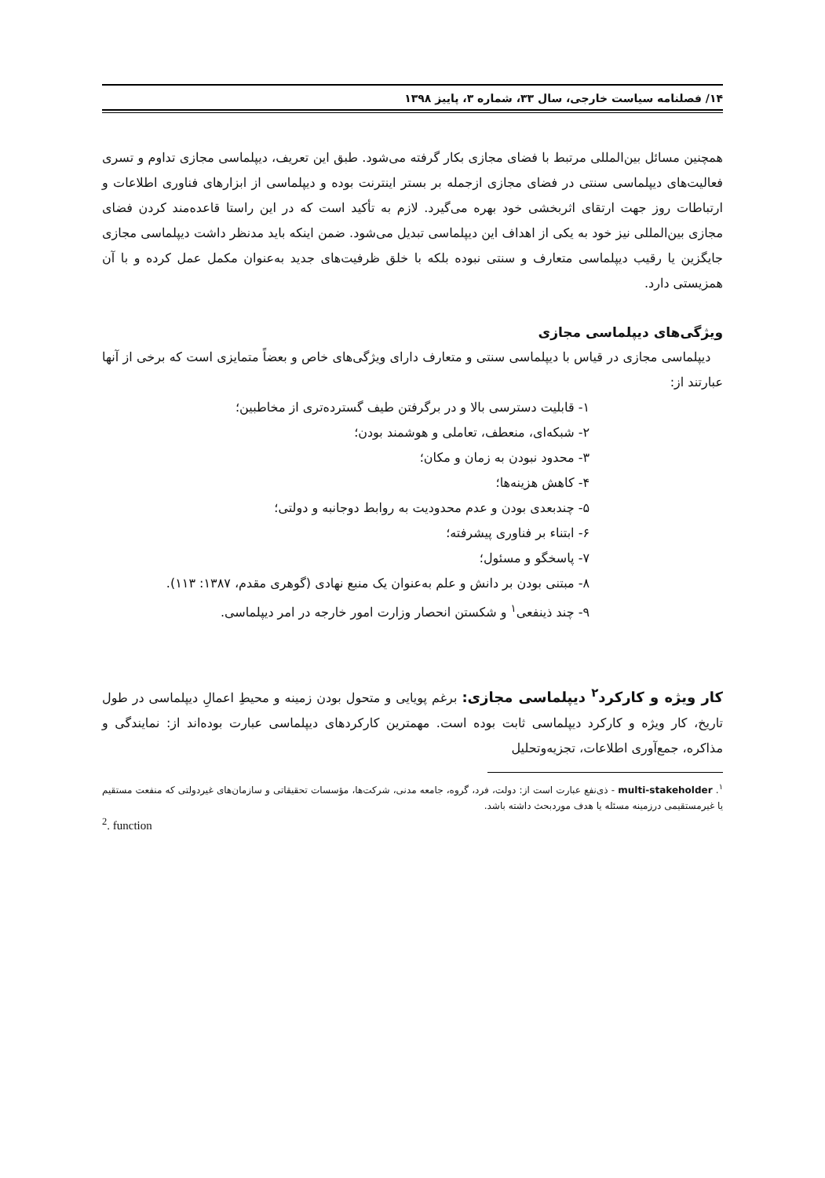۱۴/ فصلنامه سیاست خارجی، سال ۳۳، شماره ۳، پاییز ۱۳۹۸
همچنین مسائل بین‌المللی مرتبط با فضای مجازی بکار گرفته می‌شود. طبق این تعریف، دیپلماسی مجازی تداوم و تسری فعالیت‌های دیپلماسی سنتی در فضای مجازی ازجمله بر بستر اینترنت بوده و دیپلماسی از ابزارهای فناوری اطلاعات و ارتباطات روز جهت ارتقای اثربخشی خود بهره می‌گیرد. لازم به تأکید است که در این راستا قاعده‌مند کردن فضای مجازی بین‌المللی نیز خود به یکی از اهداف این دیپلماسی تبدیل می‌شود. ضمن اینکه باید مدنظر داشت دیپلماسی مجازی جایگزین یا رقیب دیپلماسی متعارف و سنتی نبوده بلکه با خلق ظرفیت‌های جدید به‌عنوان مکمل عمل کرده و با آن همزیستی دارد.
ویژگی‌های دیپلماسی مجازی
دیپلماسی مجازی در قیاس با دیپلماسی سنتی و متعارف دارای ویژگی‌های خاص و بعضاً متمایزی است که برخی از آنها عبارتند از:
۱- قابلیت دسترسی بالا و در برگرفتن طیف گسترده‌تری از مخاطبین؛
۲- شبکه‌ای، منعطف، تعاملی و هوشمند بودن؛
۳- محدود نبودن به زمان و مکان؛
۴- کاهش هزینه‌ها؛
۵- چندبعدی بودن و عدم محدودیت به روابط دوجانبه و دولتی؛
۶- ابتناء بر فناوری پیشرفته؛
۷- پاسخگو و مسئول؛
۸- مبتنی بودن بر دانش و علم به‌عنوان یک منبع نهادی (گوهری مقدم، ۱۳۸۷: ۱۱۳).
۹- چند ذینفعی<sup>۱</sup> و شکستن انحصار وزارت امور خارجه در امر دیپلماسی.
کار ویژه و کارکرد<sup>۲</sup> دیپلماسی مجازی: برغم پویایی و متحول بودن زمینه و محیطِ اعمالِ دیپلماسی در طول تاریخ، کار ویژه و کارکرد دیپلماسی ثابت بوده است. مهمترین کارکردهای دیپلماسی عبارت بوده‌اند از: نمایندگی و مذاکره، جمع‌آوری اطلاعات، تجزیه‌وتحلیل
<sup>۱</sup>. multi-stakeholder - ذی‌نفع عبارت است از: دولت، فرد، گروه، جامعه مدنی، شرکت‌ها، مؤسسات تحقیقاتی و سازمان‌های غیردولتی که منفعت مستقیم یا غیرمستقیمی درزمینه مسئله یا هدف موردبحث داشته باشد.
<sup>2</sup>. function